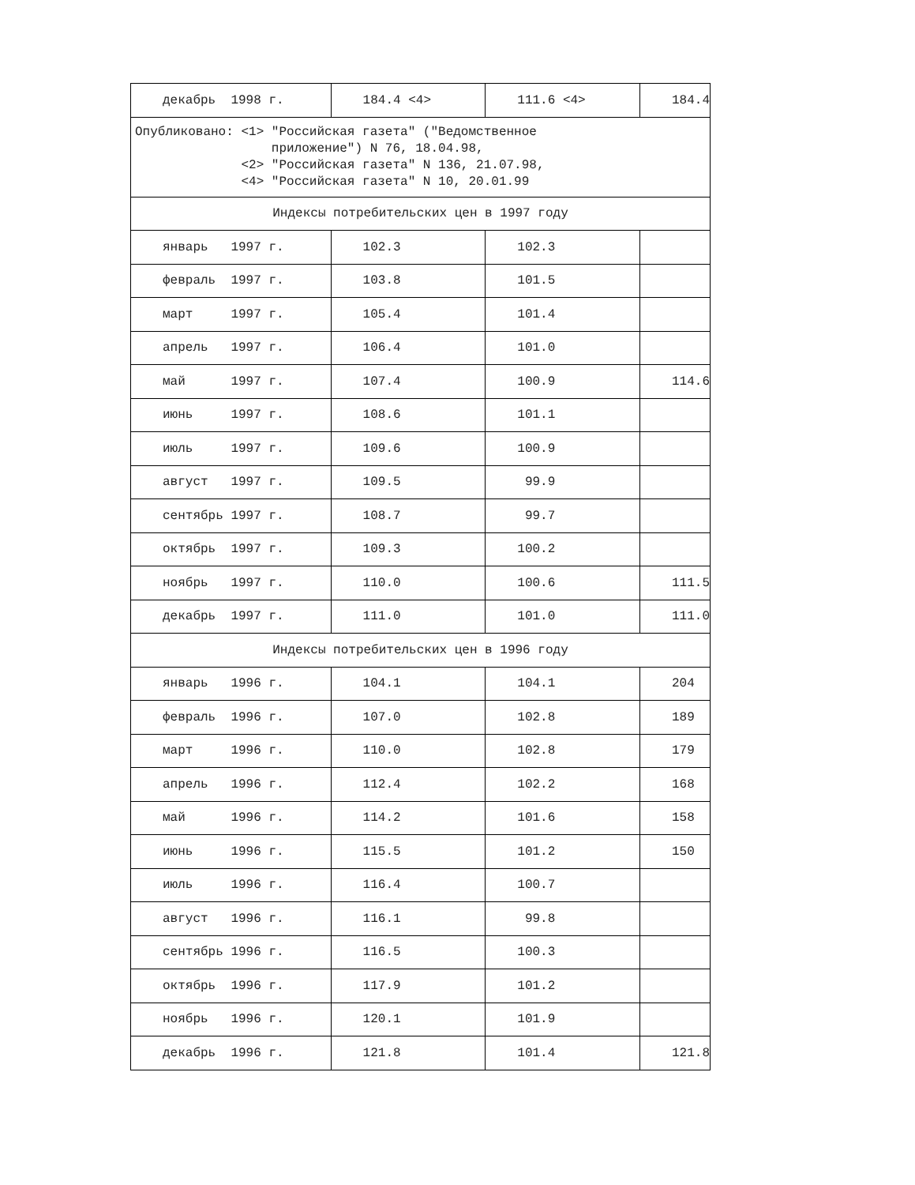| декабрь 1998 г. | 184.4 <4> | 111.6 <4> | 184.4 |
| Опубликовано: <1> "Российская газета" ("Ведомственное приложение") N 76, 18.04.98, <2> "Российская газета" N 136, 21.07.98, <4> "Российская газета" N 10, 20.01.99 | | | |
| Индексы потребительских цен в 1997 году | | | |
| январь 1997 г. | 102.3 | 102.3 | |
| февраль 1997 г. | 103.8 | 101.5 | |
| март 1997 г. | 105.4 | 101.4 | |
| апрель 1997 г. | 106.4 | 101.0 | |
| май 1997 г. | 107.4 | 100.9 | 114.6 |
| июнь 1997 г. | 108.6 | 101.1 | |
| июль 1997 г. | 109.6 | 100.9 | |
| август 1997 г. | 109.5 | 99.9 | |
| сентябрь 1997 г. | 108.7 | 99.7 | |
| октябрь 1997 г. | 109.3 | 100.2 | |
| ноябрь 1997 г. | 110.0 | 100.6 | 111.5 |
| декабрь 1997 г. | 111.0 | 101.0 | 111.0 |
| Индексы потребительских цен в 1996 году | | | |
| январь 1996 г. | 104.1 | 104.1 | 204 |
| февраль 1996 г. | 107.0 | 102.8 | 189 |
| март 1996 г. | 110.0 | 102.8 | 179 |
| апрель 1996 г. | 112.4 | 102.2 | 168 |
| май 1996 г. | 114.2 | 101.6 | 158 |
| июнь 1996 г. | 115.5 | 101.2 | 150 |
| июль 1996 г. | 116.4 | 100.7 | |
| август 1996 г. | 116.1 | 99.8 | |
| сентябрь 1996 г. | 116.5 | 100.3 | |
| октябрь 1996 г. | 117.9 | 101.2 | |
| ноябрь 1996 г. | 120.1 | 101.9 | |
| декабрь 1996 г. | 121.8 | 101.4 | 121.8 |